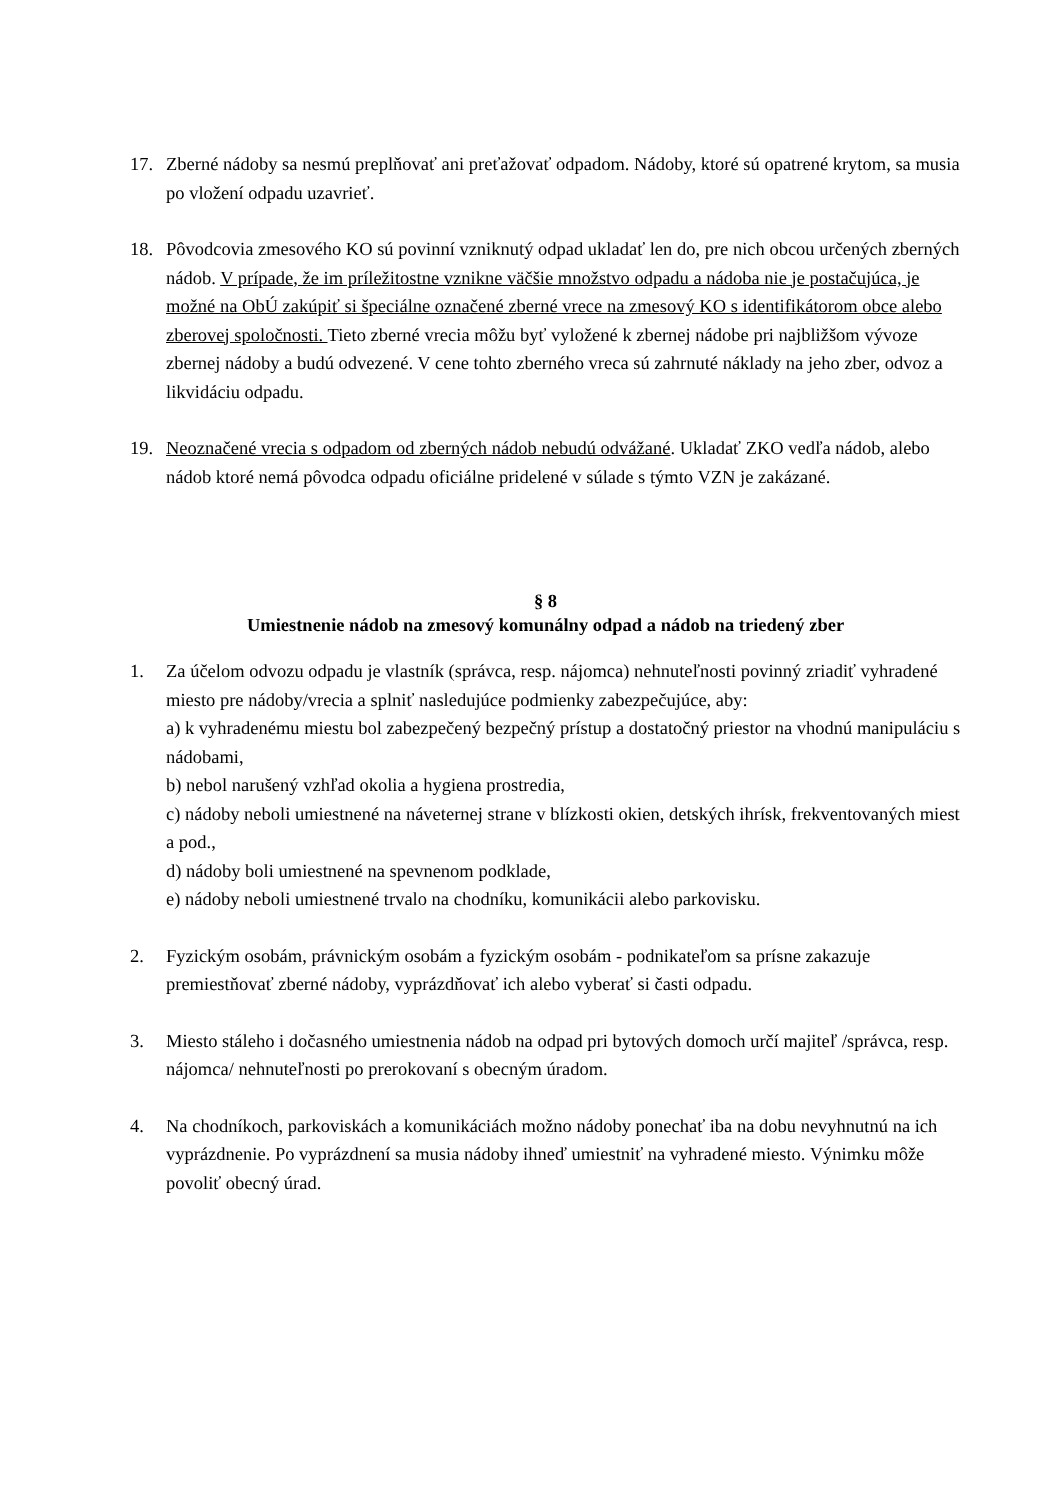17. Zberné nádoby sa nesmú preplňovať ani preťažovať odpadom. Nádoby, ktoré sú opatrené krytom, sa musia po vložení odpadu uzavrieť.
18. Pôvodcovia zmesového KO sú povinní vzniknutý odpad ukladať len do, pre nich obcou určených zberných nádob. V prípade, že im príležitostne vznikne väčšie množstvo odpadu a nádoba nie je postačujúca, je možné na ObÚ zakúpiť si špeciálne označené zberné vrece na zmesový KO s identifikátorom obce alebo zberovej spoločnosti. Tieto zberné vrecia môžu byť vyložené k zbernej nádobe pri najbližšom vývoze zbernej nádoby a budú odvezené. V cene tohto zberného vreca sú zahrnuté náklady na jeho zber, odvoz a likvidáciu odpadu.
19. Neoznačené vrecia s odpadom od zberných nádob nebudú odvážané. Ukladať ZKO vedľa nádob, alebo nádob ktoré nemá pôvodca odpadu oficiálne pridelené v súlade s týmto VZN je zakázané.
§ 8
Umiestnenie nádob na zmesový komunálny odpad a nádob na triedený zber
1. Za účelom odvozu odpadu je vlastník (správca, resp. nájomca) nehnuteľnosti povinný zriadiť vyhradené miesto pre nádoby/vrecia a splniť nasledujúce podmienky zabezpečujúce, aby:
a) k vyhradenému miestu bol zabezpečený bezpečný prístup a dostatočný priestor na vhodnú manipuláciu s nádobami,
b) nebol narušený vzhľad okolia a hygiena prostredia,
c) nádoby neboli umiestnené na náveternej strane v blízkosti okien, detských ihrísk, frekventovaných miest a pod.,
d) nádoby boli umiestnené na spevnenom podklade,
e) nádoby neboli umiestnené trvalo na chodníku, komunikácii alebo parkovisku.
2. Fyzickým osobám, právnickým osobám a fyzickým osobám - podnikateľom sa prísne zakazuje premiestňovať zberné nádoby, vyprázdňovať ich alebo vyberať si časti odpadu.
3. Miesto stáleho i dočasného umiestnenia nádob na odpad pri bytových domoch určí majiteľ /správca, resp. nájomca/ nehnuteľnosti po prerokovaní s obecným úradom.
4. Na chodníkoch, parkoviskách a komunikáciách možno nádoby ponechať iba na dobu nevyhnutnú na ich vyprázdnenie. Po vyprázdnení sa musia nádoby ihneď umiestniť na vyhradené miesto. Výnimku môže povoliť obecný úrad.